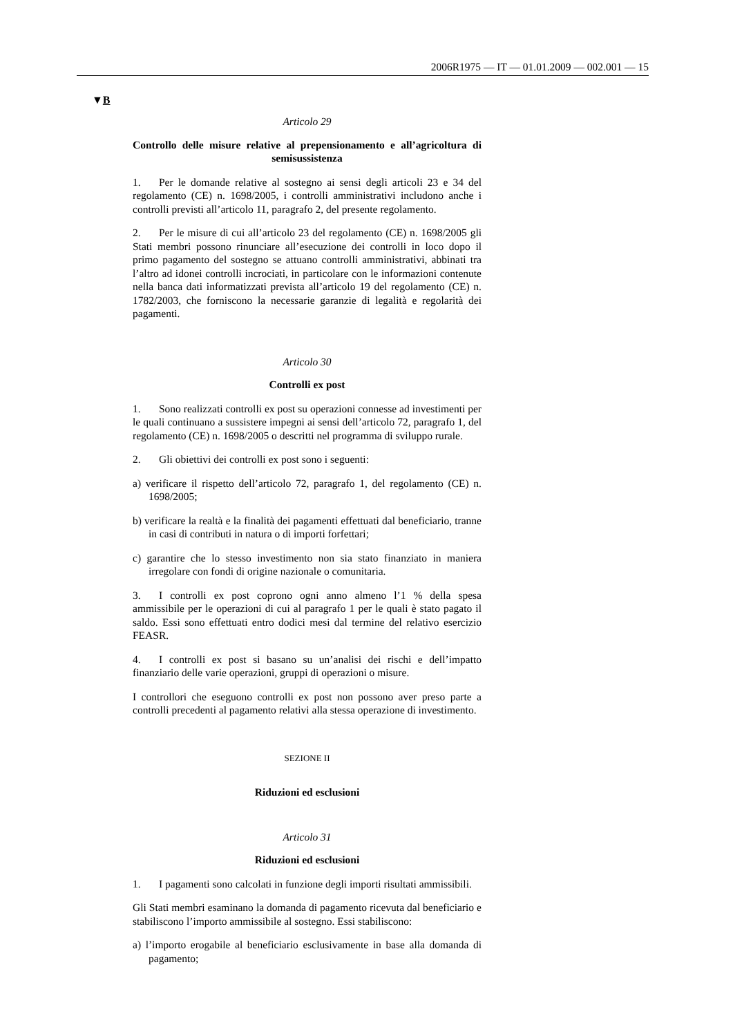2006R1975 — IT — 01.01.2009 — 002.001 — 15
▼B
Articolo 29
Controllo delle misure relative al prepensionamento e all’agricoltura di semisussistenza
1. Per le domande relative al sostegno ai sensi degli articoli 23 e 34 del regolamento (CE) n. 1698/2005, i controlli amministrativi includono anche i controlli previsti all’articolo 11, paragrafo 2, del presente regolamento.
2. Per le misure di cui all’articolo 23 del regolamento (CE) n. 1698/2005 gli Stati membri possono rinunciare all’esecuzione dei controlli in loco dopo il primo pagamento del sostegno se attuano controlli amministrativi, abbinati tra l’altro ad idonei controlli incrociati, in particolare con le informazioni contenute nella banca dati informatizzati prevista all’articolo 19 del regolamento (CE) n. 1782/2003, che forniscono la necessarie garanzie di legalità e regolarità dei pagamenti.
Articolo 30
Controlli ex post
1. Sono realizzati controlli ex post su operazioni connesse ad investimenti per le quali continuano a sussistere impegni ai sensi dell’articolo 72, paragrafo 1, del regolamento (CE) n. 1698/2005 o descritti nel programma di sviluppo rurale.
2. Gli obiettivi dei controlli ex post sono i seguenti:
a) verificare il rispetto dell’articolo 72, paragrafo 1, del regolamento (CE) n. 1698/2005;
b) verificare la realtà e la finalità dei pagamenti effettuati dal beneficiario, tranne in casi di contributi in natura o di importi forfettari;
c) garantire che lo stesso investimento non sia stato finanziato in maniera irregolare con fondi di origine nazionale o comunitaria.
3. I controlli ex post coprono ogni anno almeno l’1 % della spesa ammissibile per le operazioni di cui al paragrafo 1 per le quali è stato pagato il saldo. Essi sono effettuati entro dodici mesi dal termine del relativo esercizio FEASR.
4. I controlli ex post si basano su un’analisi dei rischi e dell’impatto finanziario delle varie operazioni, gruppi di operazioni o misure.
I controllori che eseguono controlli ex post non possono aver preso parte a controlli precedenti al pagamento relativi alla stessa operazione di investimento.
SEZIONE II
Riduzioni ed esclusioni
Articolo 31
Riduzioni ed esclusioni
1. I pagamenti sono calcolati in funzione degli importi risultati ammissibili.
Gli Stati membri esaminano la domanda di pagamento ricevuta dal beneficiario e stabiliscono l’importo ammissibile al sostegno. Essi stabiliscono:
a) l’importo erogabile al beneficiario esclusivamente in base alla domanda di pagamento;